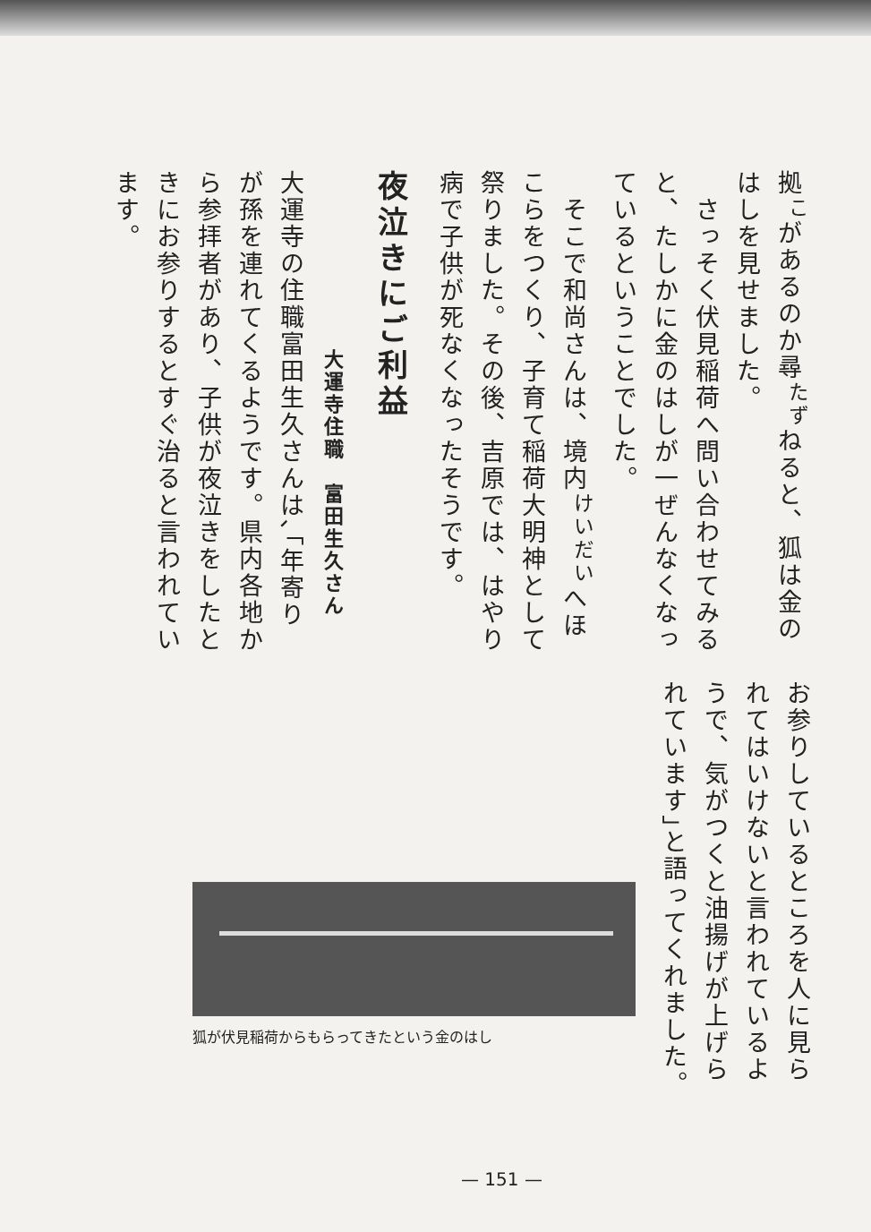拠<sup>こ</sup>があるのか尋<sup>たず</sup>ねると、狐は金のはしを見せました。
　さっそく伏見稲荷へ問い合わせてみると、たしかに金のはしが一ぜんなくなっているということでした。
　そこで和尚さんは、境内<sup>けいだい</sup>へほこらをつくり、子育て稲荷大明神として祭りました。その後、吉原では、はやり病で子供が死なくなったそうです。
夜泣きにご利益
大運寺住職　富田生久さん
大運寺の住職富田生久さんは､｢年寄りが孫を連れてくるようです。県内各地から参拝者があり、子供が夜泣きをしたときにお参りするとすぐ治ると言われています。
お参りしているところを人に見られてはいけないと言われているようで、気がつくと油揚げが上げられています｣と語ってくれました。
狐が伏見稲荷からもらってきたという金のはし
— 151 —